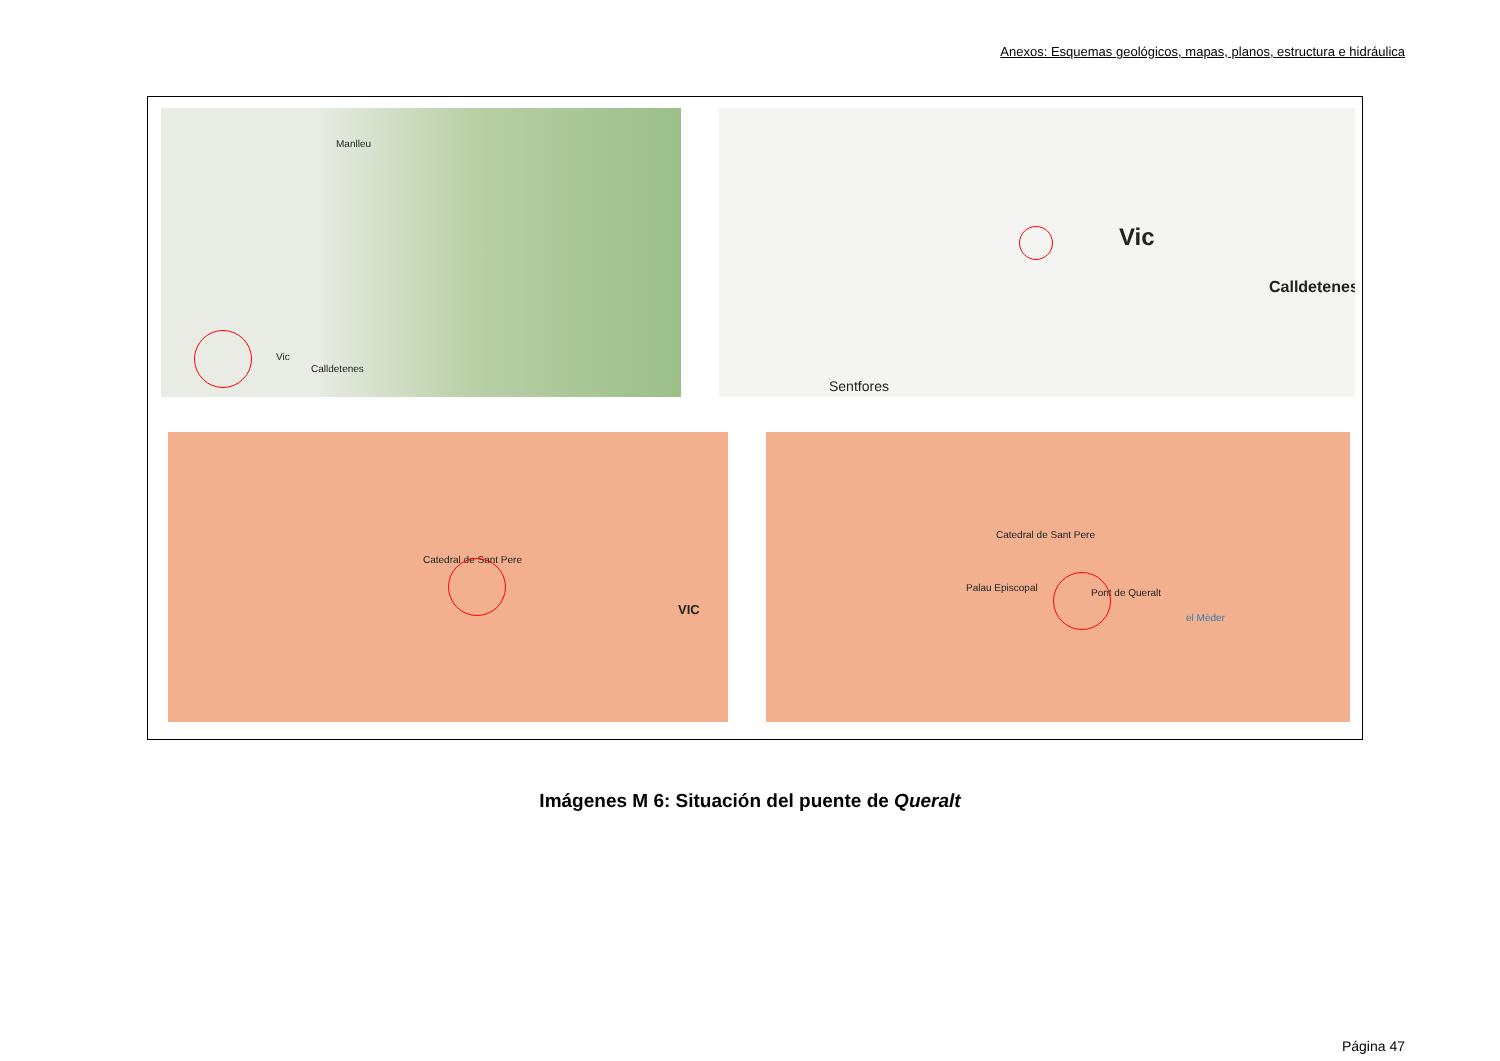Anexos: Esquemas geológicos, mapas, planos, estructura e hidráulica
Manlleu
Vic
Calldetenes
Vic
Calldetenes
Sentfores
Catedral de Sant Pere
VIC
Catedral de Sant Pere
Palau Episcopal Pont de Queralt
el Mèder
Imágenes M 6: Situación del puente de Queralt
Página 47